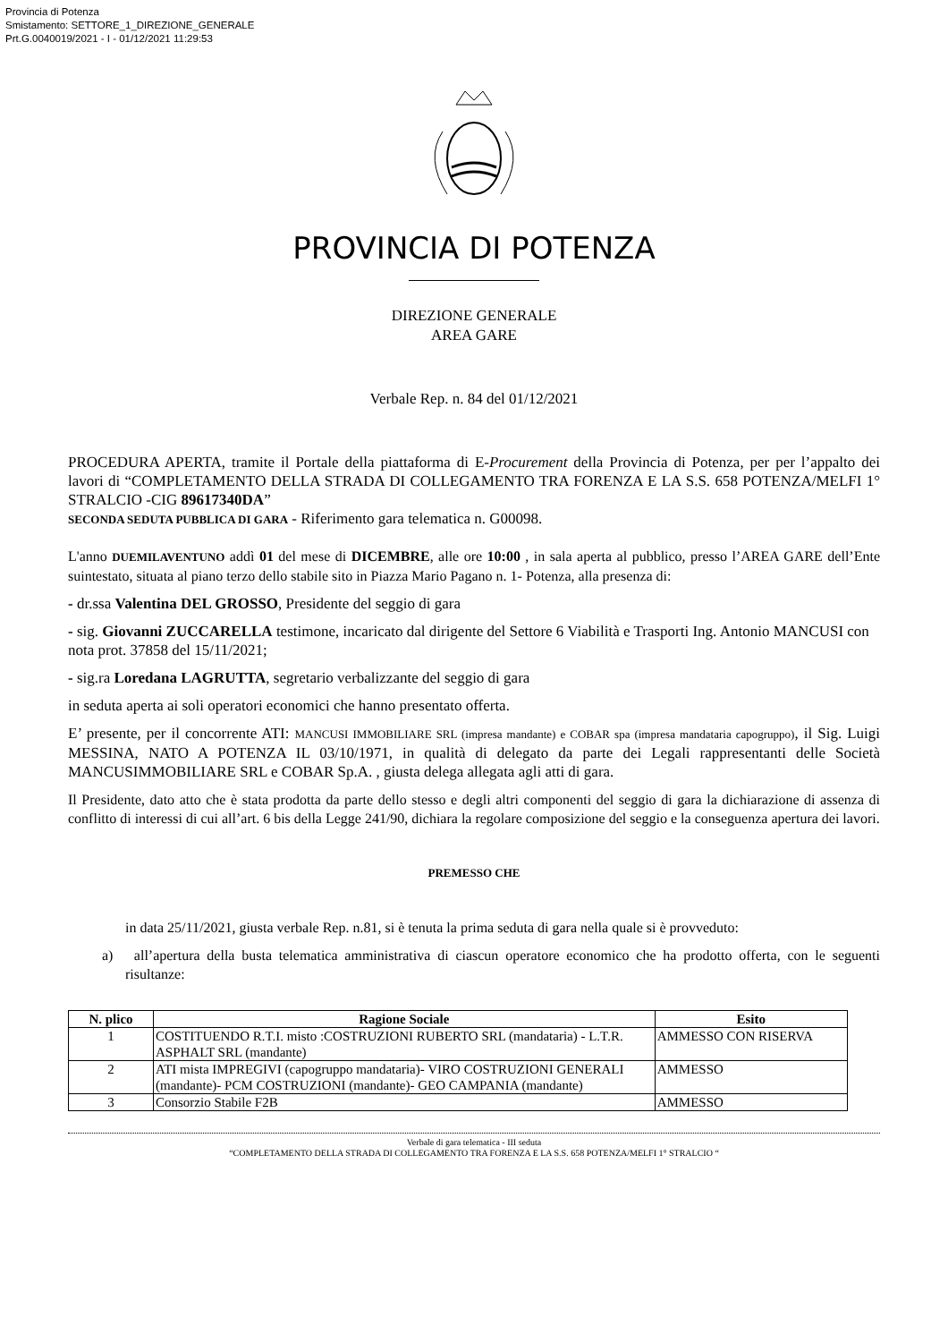Provincia di Potenza
Smistamento: SETTORE_1_DIREZIONE_GENERALE
Prt.G.0040019/2021 - I - 01/12/2021 11:29:53
PROVINCIA DI POTENZA
DIREZIONE GENERALE
AREA GARE
Verbale Rep. n. 84 del 01/12/2021
PROCEDURA APERTA, tramite il Portale della piattaforma di E-Procurement della Provincia di Potenza, per per l’appalto dei lavori di “COMPLETAMENTO DELLA STRADA DI COLLEGAMENTO TRA FORENZA E LA S.S. 658 POTENZA/MELFI 1° STRALCIO -CIG 89617340DA”
SECONDA SEDUTA PUBBLICA DI GARA - Riferimento gara telematica n. G00098.
L'anno DUEMILAVENTUNO addì 01 del mese di DICEMBRE, alle ore 10:00 , in sala aperta al pubblico, presso l’AREA GARE dell’Ente suintestato, situata al piano terzo dello stabile sito in Piazza Mario Pagano n. 1- Potenza, alla presenza di:
- dr.ssa Valentina DEL GROSSO, Presidente del seggio di gara
- sig. Giovanni ZUCCARELLA testimone, incaricato dal dirigente del Settore 6 Viabilità e Trasporti Ing. Antonio MANCUSI con nota prot. 37858 del 15/11/2021;
- sig.ra Loredana LAGRUTTA, segretario verbalizzante del seggio di gara
in seduta aperta ai soli operatori economici che hanno presentato offerta.
E’ presente, per il concorrente ATI: MANCUSI IMMOBILIARE SRL (impresa mandante) e COBAR spa (impresa mandataria capogruppo), il Sig. Luigi MESSINA, NATO A POTENZA IL 03/10/1971, in qualità di delegato da parte dei Legali rappresentanti delle Società MANCUSIMMOBILIARE SRL e COBAR Sp.A. , giusta delega allegata agli atti di gara.
Il Presidente, dato atto che è stata prodotta da parte dello stesso e degli altri componenti del seggio di gara la dichiarazione di assenza di conflitto di interessi di cui all’art. 6 bis della Legge 241/90, dichiara la regolare composizione del seggio e la conseguenza apertura dei lavori.
PREMESSO CHE
in data 25/11/2021, giusta verbale Rep. n.81, si è tenuta la prima seduta di gara nella quale si è provveduto:
a) all’apertura della busta telematica amministrativa di ciascun operatore economico che ha prodotto offerta, con le seguenti risultanze:
| N. plico | Ragione Sociale | Esito |
| --- | --- | --- |
| 1 | COSTITUENDO R.T.I. misto :COSTRUZIONI RUBERTO SRL (mandataria) - L.T.R. ASPHALT SRL (mandante) | AMMESSO CON RISERVA |
| 2 | ATI mista IMPREGIVI (capogruppo mandataria)- VIRO COSTRUZIONI GENERALI (mandante)- PCM COSTRUZIONI (mandante)- GEO CAMPANIA (mandante) | AMMESSO |
| 3 | Consorzio Stabile F2B | AMMESSO |
Verbale di gara telematica - III seduta
“COMPLETAMENTO DELLA STRADA DI COLLEGAMENTO TRA FORENZA E LA S.S. 658 POTENZA/MELFI 1° STRALCIO “